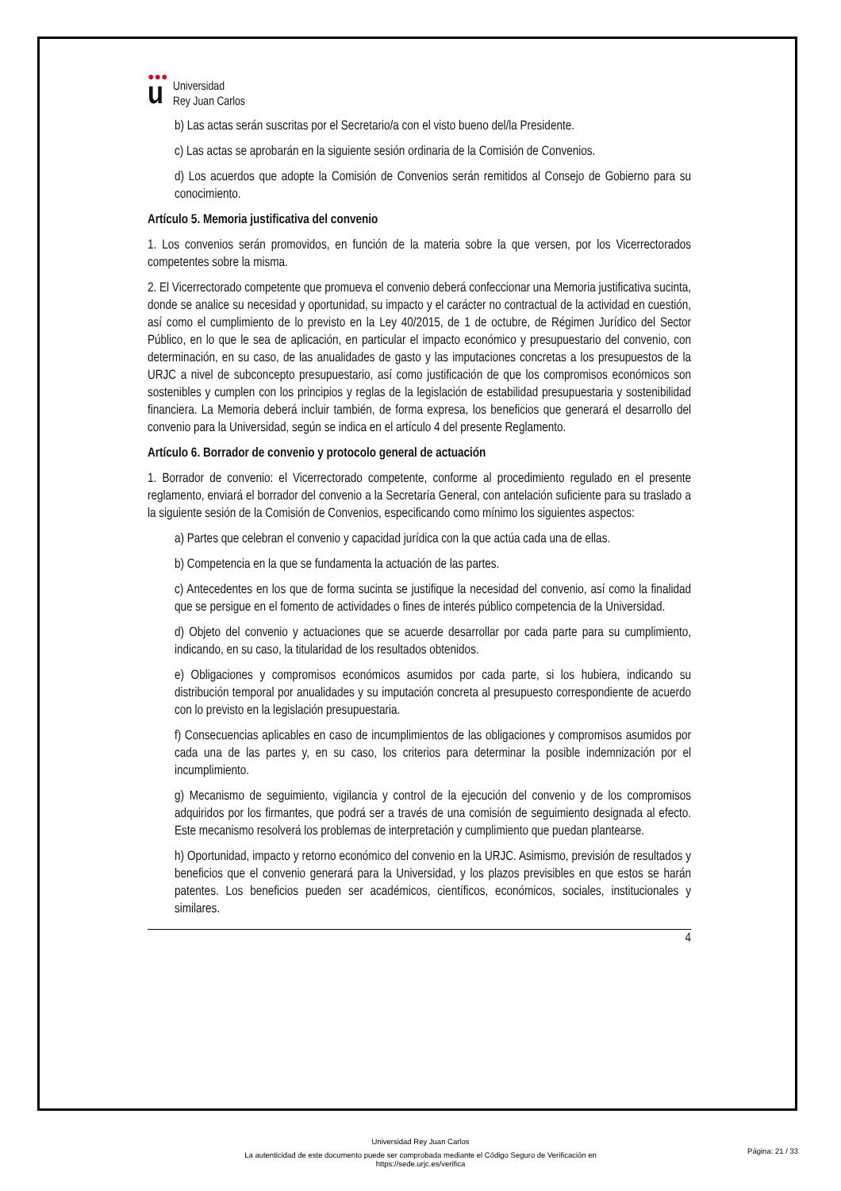●●●
u
Universidad
Rey Juan Carlos
b) Las actas serán suscritas por el Secretario/a con el visto bueno del/la Presidente.
c) Las actas se aprobarán en la siguiente sesión ordinaria de la Comisión de Convenios.
d) Los acuerdos que adopte la Comisión de Convenios serán remitidos al Consejo de Gobierno para su conocimiento.
Artículo 5. Memoria justificativa del convenio
1. Los convenios serán promovidos, en función de la materia sobre la que versen, por los Vicerrectorados competentes sobre la misma.
2. El Vicerrectorado competente que promueva el convenio deberá confeccionar una Memoria justificativa sucinta, donde se analice su necesidad y oportunidad, su impacto y el carácter no contractual de la actividad en cuestión, así como el cumplimiento de lo previsto en la Ley 40/2015, de 1 de octubre, de Régimen Jurídico del Sector Público, en lo que le sea de aplicación, en particular el impacto económico y presupuestario del convenio, con determinación, en su caso, de las anualidades de gasto y las imputaciones concretas a los presupuestos de la URJC a nivel de subconcepto presupuestario, así como justificación de que los compromisos económicos son sostenibles y cumplen con los principios y reglas de la legislación de estabilidad presupuestaria y sostenibilidad financiera. La Memoria deberá incluir también, de forma expresa, los beneficios que generará el desarrollo del convenio para la Universidad, según se indica en el artículo 4 del presente Reglamento.
Artículo 6. Borrador de convenio y protocolo general de actuación
1. Borrador de convenio: el Vicerrectorado competente, conforme al procedimiento regulado en el presente reglamento, enviará el borrador del convenio a la Secretaría General, con antelación suficiente para su traslado a la siguiente sesión de la Comisión de Convenios, especificando como mínimo los siguientes aspectos:
a) Partes que celebran el convenio y capacidad jurídica con la que actúa cada una de ellas.
b) Competencia en la que se fundamenta la actuación de las partes.
c) Antecedentes en los que de forma sucinta se justifique la necesidad del convenio, así como la finalidad que se persigue en el fomento de actividades o fines de interés público competencia de la Universidad.
d) Objeto del convenio y actuaciones que se acuerde desarrollar por cada parte para su cumplimiento, indicando, en su caso, la titularidad de los resultados obtenidos.
e) Obligaciones y compromisos económicos asumidos por cada parte, si los hubiera, indicando su distribución temporal por anualidades y su imputación concreta al presupuesto correspondiente de acuerdo con lo previsto en la legislación presupuestaria.
f) Consecuencias aplicables en caso de incumplimientos de las obligaciones y compromisos asumidos por cada una de las partes y, en su caso, los criterios para determinar la posible indemnización por el incumplimiento.
g) Mecanismo de seguimiento, vigilancia y control de la ejecución del convenio y de los compromisos adquiridos por los firmantes, que podrá ser a través de una comisión de seguimiento designada al efecto. Este mecanismo resolverá los problemas de interpretación y cumplimiento que puedan plantearse.
h) Oportunidad, impacto y retorno económico del convenio en la URJC. Asimismo, previsión de resultados y beneficios que el convenio generará para la Universidad, y los plazos previsibles en que estos se harán patentes. Los beneficios pueden ser académicos, científicos, económicos, sociales, institucionales y similares.
4
Universidad Rey Juan Carlos
La autenticidad de este documento puede ser comprobada mediante el Código Seguro de Verificación en
https://sede.urjc.es/verifica
Página: 21 / 33